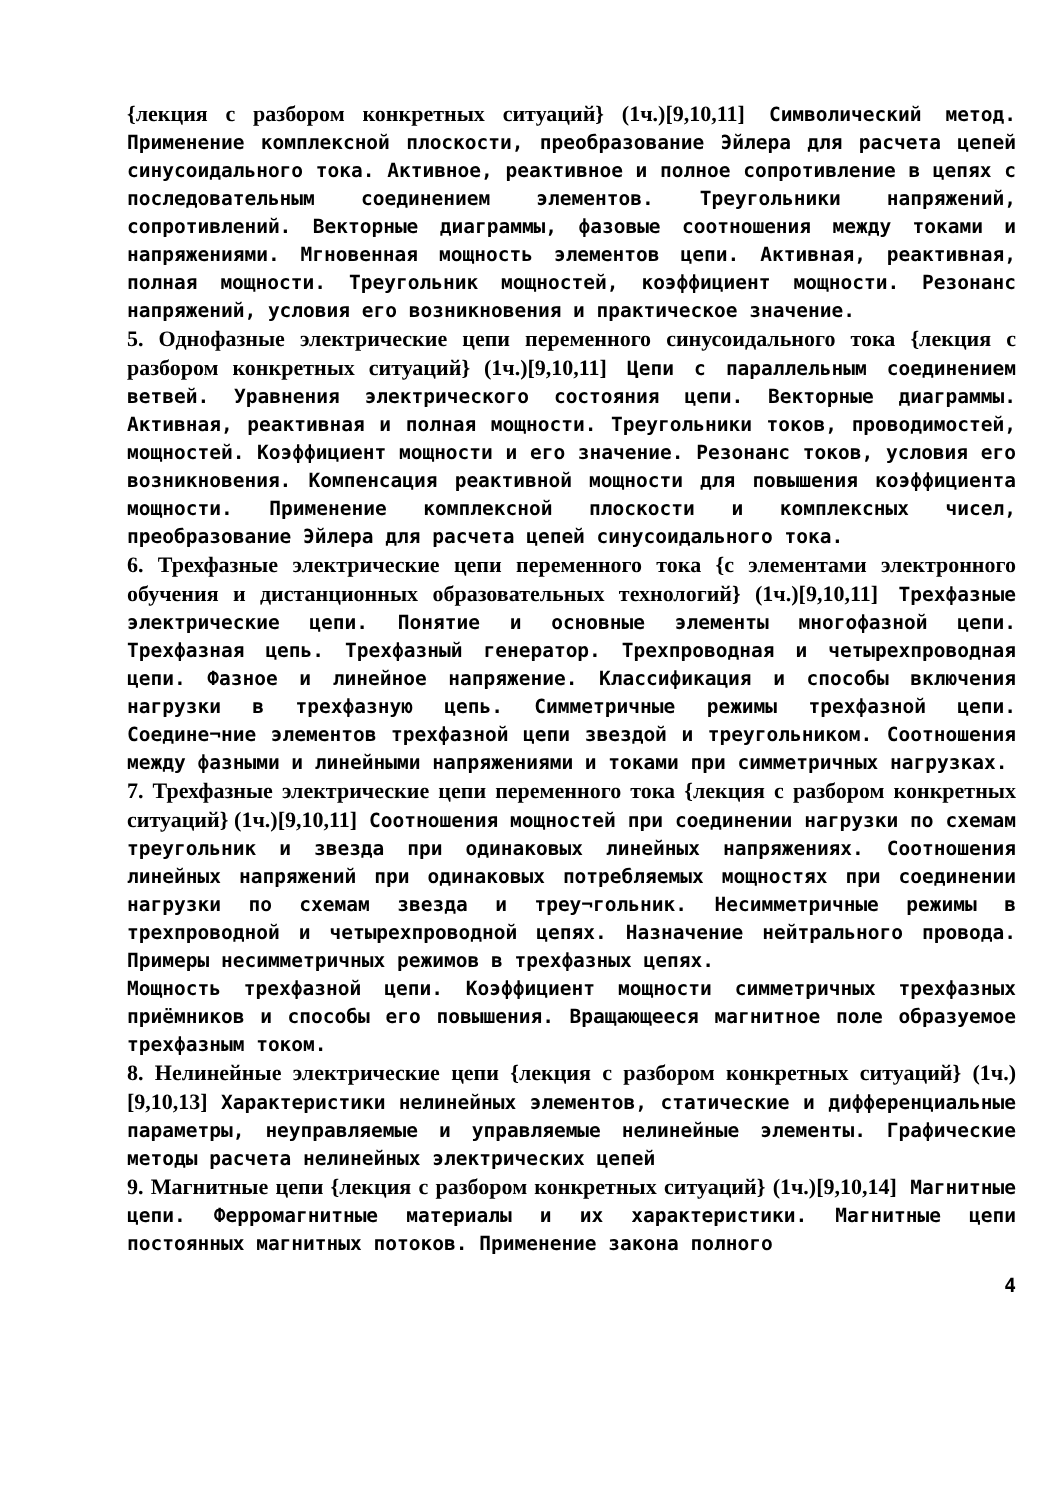{лекция с разбором конкретных ситуаций} (1ч.)[9,10,11] Символический метод. Применение комплексной плоскости, преобразование Эйлера для расчета цепей синусоидального тока. Активное, реактивное и полное сопротивление в цепях с последовательным соединением элементов. Треугольники напряжений, сопротивлений. Векторные диаграммы, фазовые соотношения между токами и напряжениями. Мгновенная мощность элементов цепи. Активная, реактивная, полная мощности. Треугольник мощностей, коэффициент мощности. Резонанс напряжений, условия его возникновения и практическое значение.
5. Однофазные электрические цепи переменного синусоидального тока {лекция с разбором конкретных ситуаций} (1ч.)[9,10,11] Цепи с параллельным соединением ветвей. Уравнения электрического состояния цепи. Векторные диаграммы. Активная, реактивная и полная мощности. Треугольники токов, проводимостей, мощностей. Коэффициент мощности и его значение. Резонанс токов, условия его возникновения. Компенсация реактивной мощности для повышения коэффициента мощности. Применение комплексной плоскости и комплексных чисел, преобразование Эйлера для расчета цепей синусоидального тока.
6. Трехфазные электрические цепи переменного тока {с элементами электронного обучения и дистанционных образовательных технологий} (1ч.)[9,10,11] Трехфазные электрические цепи. Понятие и основные элементы многофазной цепи. Трехфазная цепь. Трехфазный генератор. Трехпроводная и четырехпроводная цепи. Фазное и линейное напряжение. Классификация и способы включения нагрузки в трехфазную цепь. Симметричные режимы трехфазной цепи. Соедине¬ние элементов трехфазной цепи звездой и треугольником. Соотношения между фазными и линейными напряжениями и токами при симметричных нагрузках.
7. Трехфазные электрические цепи переменного тока {лекция с разбором конкретных ситуаций} (1ч.)[9,10,11] Соотношения мощностей при соединении нагрузки по схемам треугольник и звезда при одинаковых линейных напряжениях. Соотношения линейных напряжений при одинаковых потребляемых мощностях при соединении нагрузки по схемам звезда и треу¬гольник. Несимметричные режимы в трехпроводной и четырехпроводной цепях. Назначение нейтрального провода. Примеры несимметричных режимов в трехфазных цепях.
Мощность трехфазной цепи. Коэффициент мощности симметричных трехфазных приёмников и способы его повышения. Вращающееся магнитное поле образуемое трехфазным током.
8. Нелинейные электрические цепи {лекция с разбором конкретных ситуаций} (1ч.)[9,10,13] Характеристики нелинейных элементов, статические и дифференциальные параметры, неуправляемые и управляемые нелинейные элементы. Графические методы расчета нелинейных электрических цепей
9. Магнитные цепи {лекция с разбором конкретных ситуаций} (1ч.)[9,10,14] Магнитные цепи. Ферромагнитные материалы и их характеристики. Магнитные цепи постоянных магнитных потоков. Применение закона полного
4